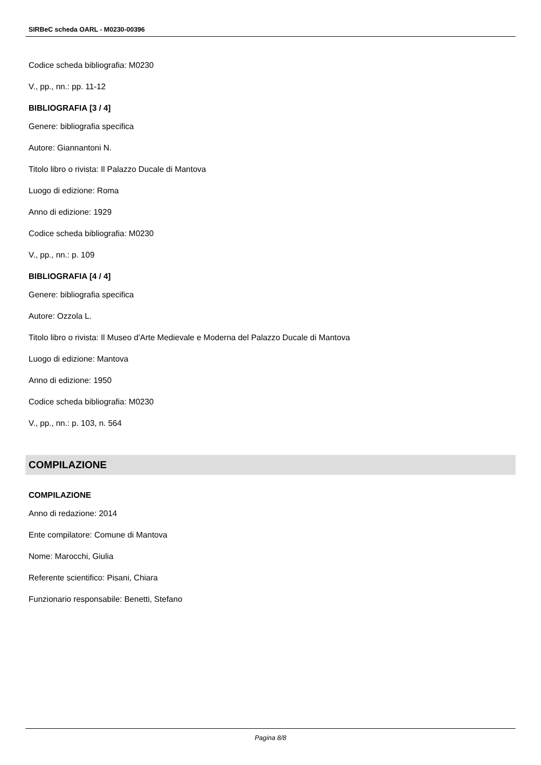SIRBeC scheda OARL - M0230-00396
Codice scheda bibliografia: M0230
V., pp., nn.: pp. 11-12
BIBLIOGRAFIA [3 / 4]
Genere: bibliografia specifica
Autore: Giannantoni N.
Titolo libro o rivista: Il Palazzo Ducale di Mantova
Luogo di edizione: Roma
Anno di edizione: 1929
Codice scheda bibliografia: M0230
V., pp., nn.: p. 109
BIBLIOGRAFIA [4 / 4]
Genere: bibliografia specifica
Autore: Ozzola L.
Titolo libro o rivista: Il Museo d'Arte Medievale e Moderna del Palazzo Ducale di Mantova
Luogo di edizione: Mantova
Anno di edizione: 1950
Codice scheda bibliografia: M0230
V., pp., nn.: p. 103, n. 564
COMPILAZIONE
COMPILAZIONE
Anno di redazione: 2014
Ente compilatore: Comune di Mantova
Nome: Marocchi, Giulia
Referente scientifico: Pisani, Chiara
Funzionario responsabile: Benetti, Stefano
Pagina 8/8